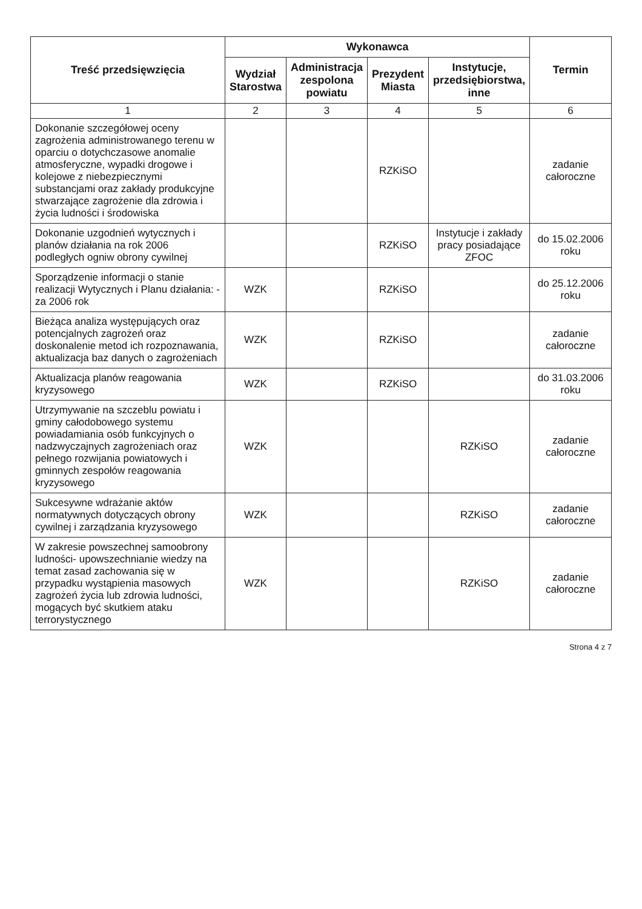| Treść przedsięwzięcia | Wykonawca | | | | Termin |
| --- | --- | --- | --- | --- | --- |
| | Wydział Starostwa | Administracja zespolona powiatu | Prezydent Miasta | Instytucje, przedsiębiorstwa, inne | |
| 1 | 2 | 3 | 4 | 5 | 6 |
| Dokonanie szczegółowej oceny zagrożenia administrowanego terenu w oparciu o dotychczasowe anomalie atmosferyczne, wypadki drogowe i kolejowe z niebezpiecznymi substancjami oraz zakłady produkcyjne stwarzające zagrożenie dla zdrowia i życia ludności i środowiska | | | RZKiSO | | zadanie całoroczne |
| Dokonanie uzgodnień wytycznych i planów działania na rok 2006 podległych ogniw obrony cywilnej | | | RZKiSO | Instytucje i zakłady pracy posiadające ZFOC | do 15.02.2006 roku |
| Sporządzenie informacji o stanie realizacji Wytycznych i Planu działania: -za 2006 rok | WZK | | RZKiSO | | do 25.12.2006 roku |
| Bieżąca analiza występujących oraz potencjalnych zagrożeń oraz doskonalenie metod ich rozpoznawania, aktualizacja baz danych o zagrożeniach | WZK | | RZKiSO | | zadanie całoroczne |
| Aktualizacja planów reagowania kryzysowego | WZK | | RZKiSO | | do 31.03.2006 roku |
| Utrzymywanie na szczeblu powiatu i gminy całodobowego systemu powiadamiania osób funkcyjnych o nadzwyczajnych zagrożeniach oraz pełnego rozwijania powiatowych i gminnych zespołów reagowania kryzysowego | WZK | | | RZKiSO | zadanie całoroczne |
| Sukcesywne wdrażanie aktów normatywnych dotyczących obrony cywilnej i zarządzania kryzysowego | WZK | | | RZKiSO | zadanie całoroczne |
| W zakresie powszechnej samoobrony ludności- upowszechnianie wiedzy na temat zasad zachowania się w przypadku wystąpienia masowych zagrożeń życia lub zdrowia ludności, mogących być skutkiem ataku terrorystycznego | WZK | | | RZKiSO | zadanie całoroczne |
Strona 4 z 7